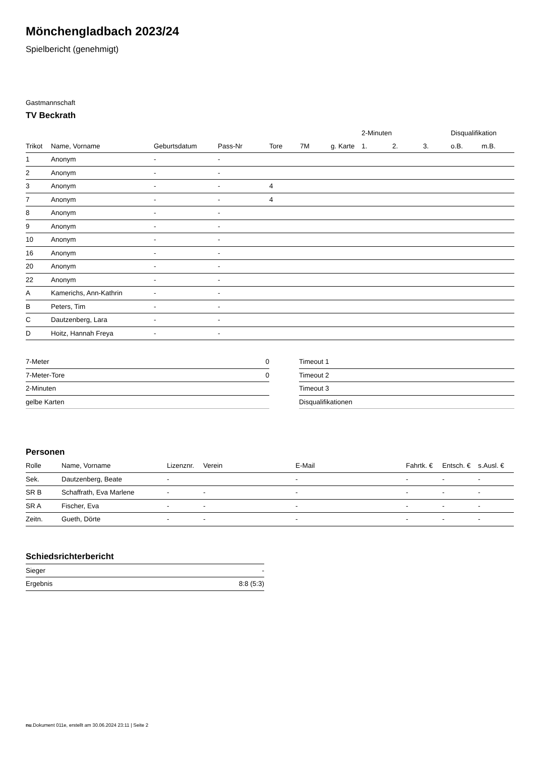Mönchengladbach 2023/24
Spielbericht (genehmigt)
Gastmannschaft
TV Beckrath
| | | | | | | | 2-Minuten | | | Disqualifikation | |
| --- | --- | --- | --- | --- | --- | --- | --- | --- | --- | --- | --- |
| Trikot | Name, Vorname | Geburtsdatum | Pass-Nr | Tore | 7M | g. Karte | 1. | 2. | 3. | o.B. | m.B. |
| 1 | Anonym | - | - | | | | | | | | |
| 2 | Anonym | - | - | | | | | | | | |
| 3 | Anonym | - | - | 4 | | | | | | | |
| 7 | Anonym | - | - | 4 | | | | | | | |
| 8 | Anonym | - | - | | | | | | | | |
| 9 | Anonym | - | - | | | | | | | | |
| 10 | Anonym | - | - | | | | | | | | |
| 16 | Anonym | - | - | | | | | | | | |
| 20 | Anonym | - | - | | | | | | | | |
| 22 | Anonym | - | - | | | | | | | | |
| A | Kamerichs, Ann-Kathrin | - | - | | | | | | | | |
| B | Peters, Tim | - | - | | | | | | | | |
| C | Dautzenberg, Lara | - | - | | | | | | | | |
| D | Hoitz, Hannah Freya | - | - | | | | | | | | |
| 7-Meter | 0 |
| 7-Meter-Tore | 0 |
| 2-Minuten | |
| gelbe Karten | |
| Timeout 1 |
| Timeout 2 |
| Timeout 3 |
| Disqualifikationen |
Personen
| Rolle | Name, Vorname | Lizenznr. | Verein | E-Mail | Fahrtk. € | Entsch. € | s.Ausl. € |
| --- | --- | --- | --- | --- | --- | --- | --- |
| Sek. | Dautzenberg, Beate | - | | - | - | - | - |
| SR B | Schaffrath, Eva Marlene | - | - | - | - | - | - |
| SR A | Fischer, Eva | - | - | - | - | - | - |
| Zeitn. | Gueth, Dörte | - | - | - | - | - | - |
Schiedsrichterbericht
| Sieger | - |
| Ergebnis | 8:8 (5:3) |
nu.Dokument 011e, erstellt am 30.06.2024 23:11 | Seite 2